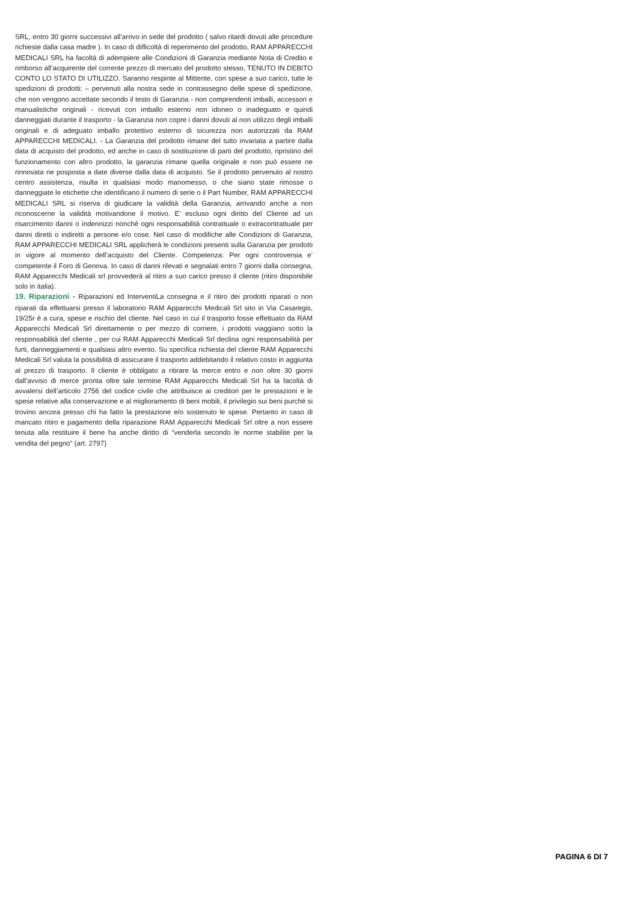SRL, entro 30 giorni successivi all’arrivo in sede del prodotto ( salvo ritardi dovuti alle procedure richieste dalla casa madre ). In caso di difficoltà di reperimento del prodotto, RAM APPARECCHI MEDICALI SRL ha facoltà di adempiere alle Condizioni di Garanzia mediante Nota di Credito e rimborso all’acquirente del corrente prezzo di mercato del prodotto stesso, TENUTO IN DEBITO CONTO LO STATO DI UTILIZZO. Saranno respinte al Mittente, con spese a suo carico, tutte le spedizioni di prodotti: – pervenuti alla nostra sede in contrassegno delle spese di spedizione, che non vengono accettate secondo il testo di Garanzia - non comprendenti imballi, accessori e manualistiche originali - ricevuti con imballo esterno non idoneo o inadeguato e quindi danneggiati durante il trasporto - la Garanzia non copre i danni dovuti al non utilizzo degli imballi originali e di adeguato imballo protettivo esterno di sicurezza non autorizzati da RAM APPARECCHI MEDICALI. - La Garanzia del prodotto rimane del tutto invariata a partire dalla data di acquisto del prodotto, ed anche in caso di sostituzione di parti del prodotto, ripristino del funzionamento con altro prodotto, la garanzia rimane quella originale e non può essere ne rinnovata ne posposta a date diverse dalla data di acquisto. Se il prodotto pervenuto al nostro centro assistenza, risulta in qualsiasi modo manomesso, o che siano state rimosse o danneggiate le etichette che identificano il numero di serie o il Part Number, RAM APPARECCHI MEDICALI SRL si riserva di giudicare la validità della Garanzia, arrivando anche a non riconoscerne la validità motivandone il motivo. E’ escluso ogni diritto del Cliente ad un risarcimento danni o indennizzi nonché ogni responsabilità contrattuale o extracontrattuale per danni diretti o indiretti a persone e/o cose. Nel caso di modifiche alle Condizioni di Garanzia, RAM APPARECCHI MEDICALI SRL applicherà le condizioni presenti sulla Garanzia per prodotti in vigore al momento dell’acquisto del Cliente. Competenza: Per ogni controversia e’ competente il Foro di Genova. In caso di danni rilevati e segnalati entro 7 giorni dalla consegna, RAM Apparecchi Medicali srl provvederà al ritiro a suo carico presso il cliente (ritiro disponibile solo in italia).
19. Riparazioni - Riparazioni ed InterventiLa consegna e il ritiro dei prodotti riparati o non riparati da effettuarsi presso il laboratorio RAM Apparecchi Medicali Srl sito in Via Casaregis, 19/25r è a cura, spese e rischio del cliente. Nel caso in cui il trasporto fosse effettuato da RAM Apparecchi Medicali Srl direttamente o per mezzo di corriere, i prodotti viaggiano sotto la responsabilità del cliente , per cui RAM Apparecchi Medicali Srl declina ogni responsabilità per furti, danneggiamenti e qualsiasi altro evento. Su specifica richiesta del cliente RAM Apparecchi Medicali Srl valuta la possibilità di assicurare il trasporto addebitando il relativo costo in aggiunta al prezzo di trasporto. Il cliente è obbligato a ritirare la merce entro e non oltre 30 giorni dall’avviso di merce pronta oltre tale termine RAM Apparecchi Medicali Srl ha la facoltà di avvalersi dell’articolo 2756 del codice civile che attribuisce ai creditori per le prestazioni e le spese relative alla conservazione e al miglioramento di beni mobili, il privilegio sui beni purché si trovino ancora presso chi ha fatto la prestazione e/o sostenuto le spese. Pertanto in caso di mancato ritiro e pagamento della riparazione RAM Apparecchi Medicali Srl oltre a non essere tenuta alla restituire il bene ha anche diritto di “venderla secondo le norme stabilite per la vendita del pegno” (art. 2797)
PAGINA 6 DI 7